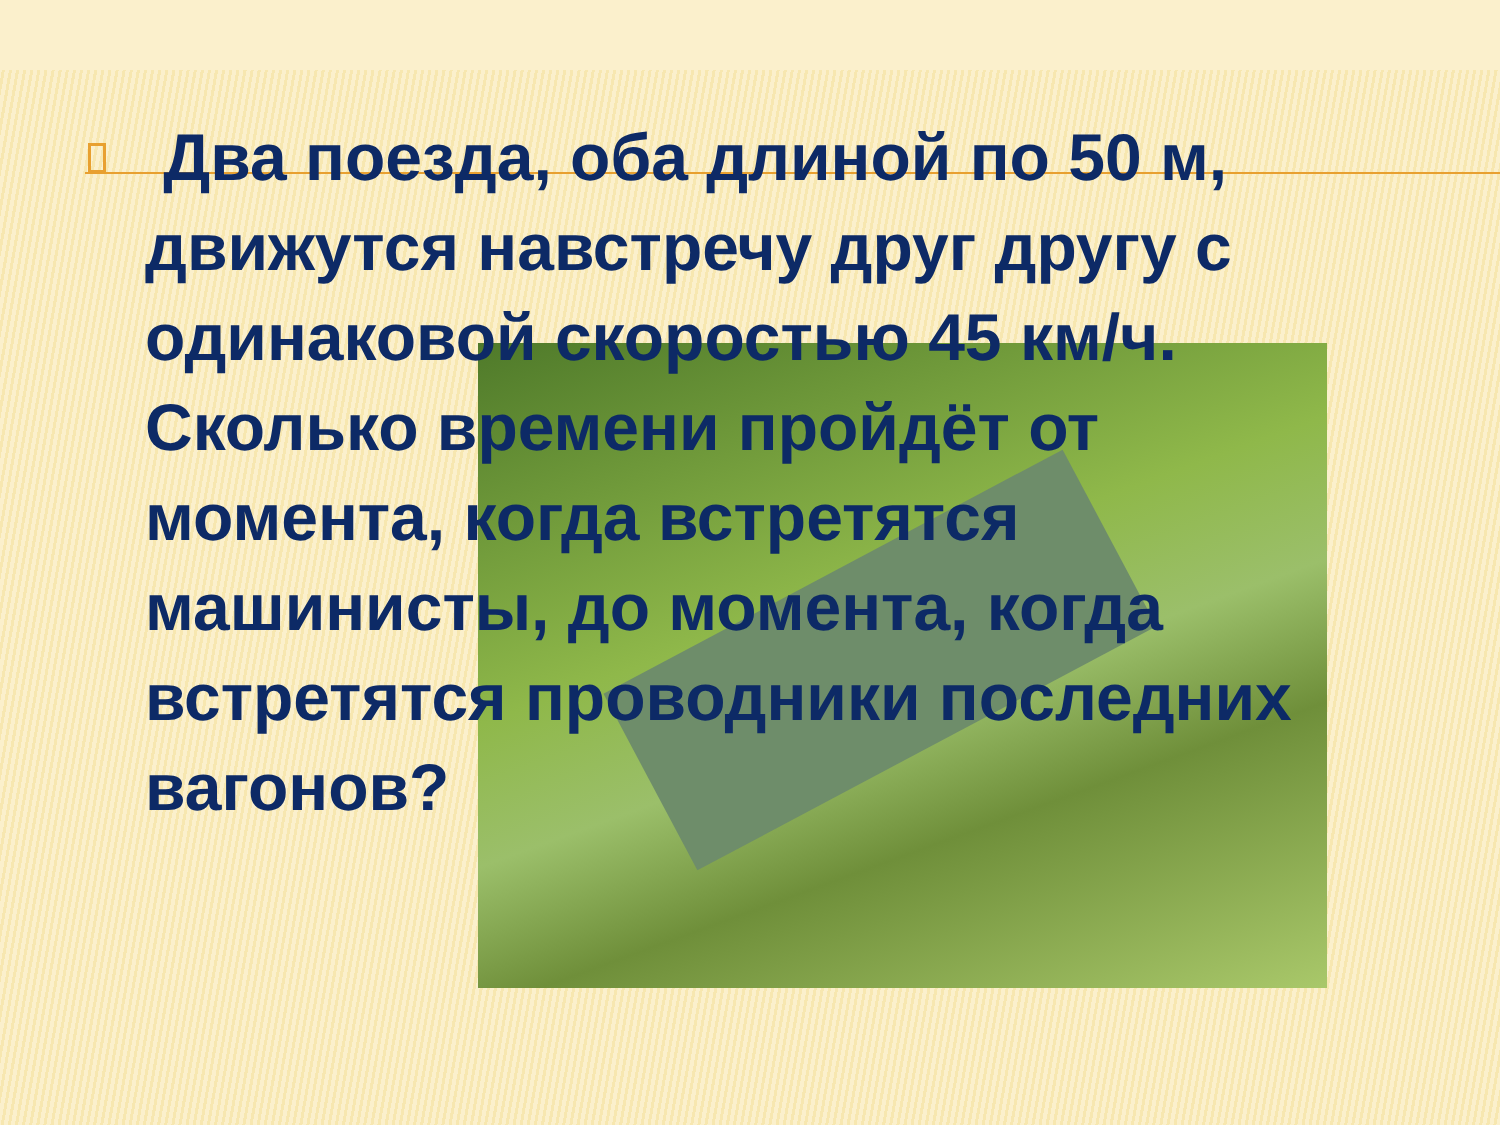Два поезда, оба длиной по 50 м, движутся навстречу друг другу с одинаковой скоростью 45 км/ч. Сколько времени пройдёт от момента, когда встретятся машинисты, до момента, когда встретятся проводники последних вагонов?